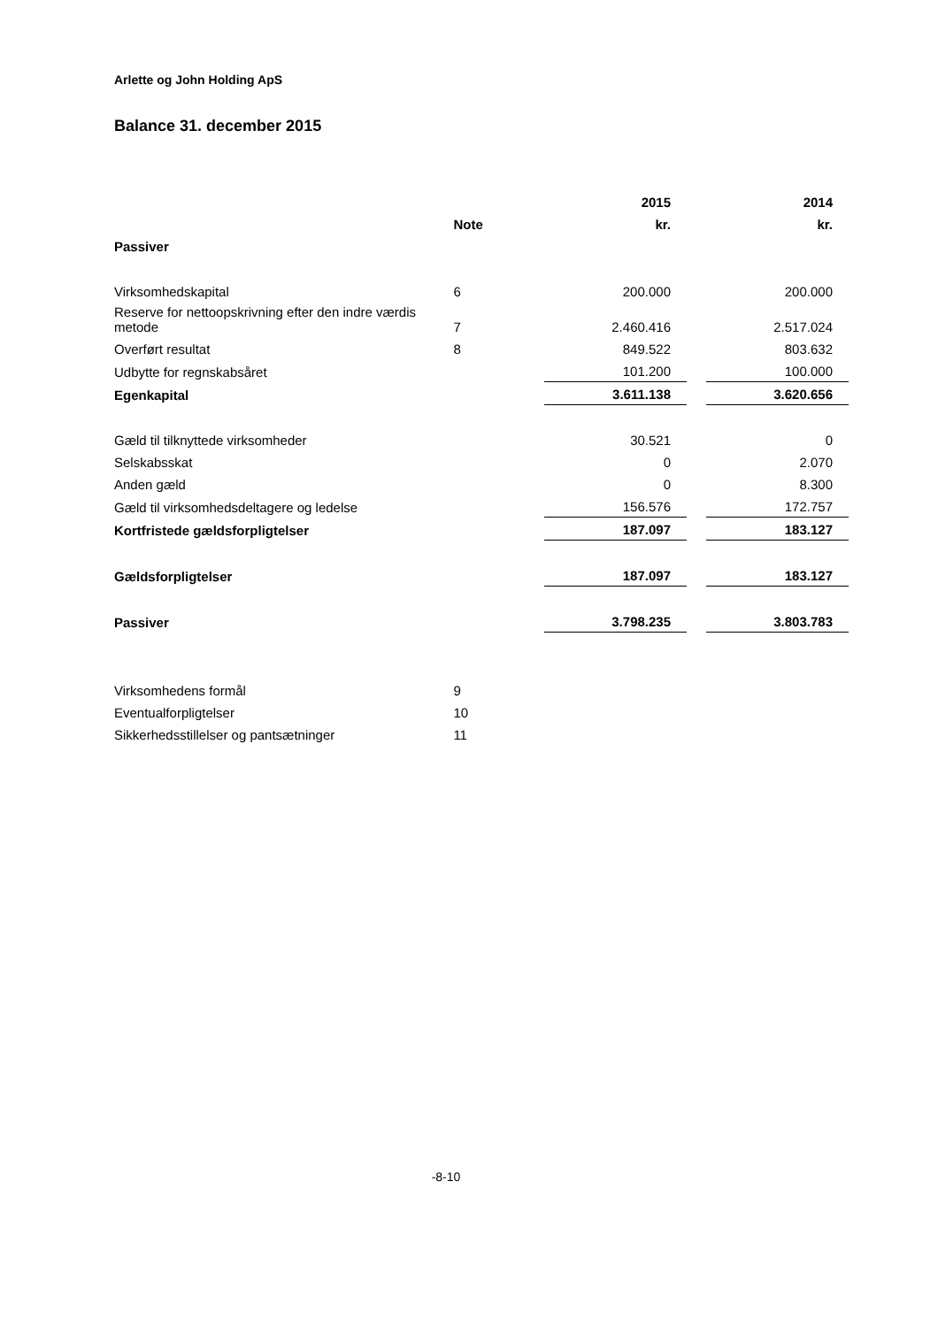Arlette og John Holding ApS
Balance 31. december 2015
| | | 2015 | | 2014 |
| | Note | kr. | | kr. |
| Passiver | | | | |
| Virksomhedskapital | 6 | 200.000 | | 200.000 |
| Reserve for nettoopskrivning efter den indre værdis metode | 7 | 2.460.416 | | 2.517.024 |
| Overført resultat | 8 | 849.522 | | 803.632 |
| Udbytte for regnskabsåret | | 101.200 | | 100.000 |
| Egenkapital | | 3.611.138 | | 3.620.656 |
| Gæld til tilknyttede virksomheder | | 30.521 | | 0 |
| Selskabsskat | | 0 | | 2.070 |
| Anden gæld | | 0 | | 8.300 |
| Gæld til virksomhedsdeltagere og ledelse | | 156.576 | | 172.757 |
| Kortfristede gældsforpligtelser | | 187.097 | | 183.127 |
| Gældsforpligtelser | | 187.097 | | 183.127 |
| Passiver | | 3.798.235 | | 3.803.783 |
| Virksomhedens formål | 9 | | | |
| Eventualforpligtelser | 10 | | | |
| Sikkerhedsstillelser og pantsætninger | 11 | | | |
-8-10